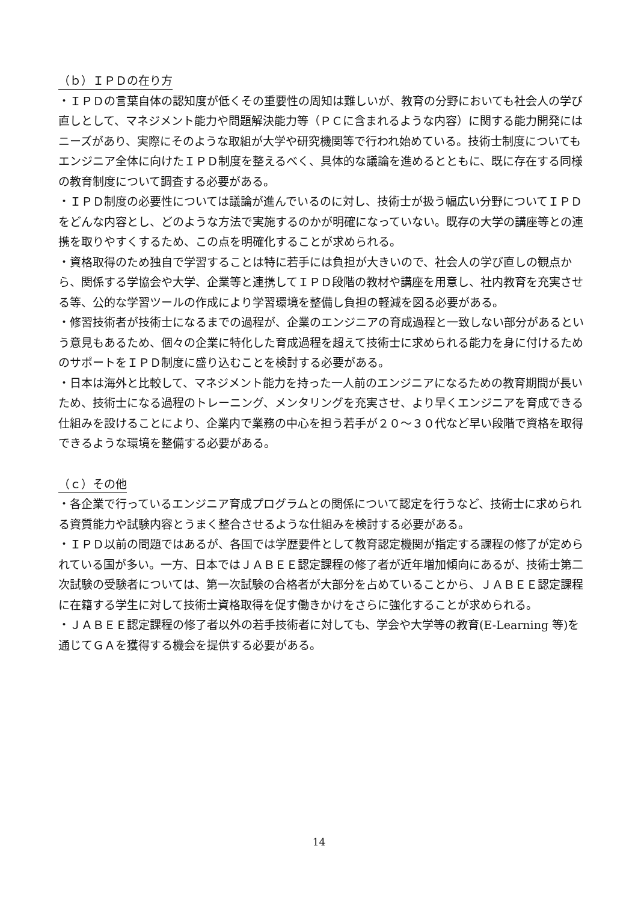（ｂ）ＩＰＤの在り方
・ＩＰＤの言葉自体の認知度が低くその重要性の周知は難しいが、教育の分野においても社会人の学び直しとして、マネジメント能力や問題解決能力等（ＰＣに含まれるような内容）に関する能力開発にはニーズがあり、実際にそのような取組が大学や研究機関等で行われ始めている。技術士制度についてもエンジニア全体に向けたＩＰＤ制度を整えるべく、具体的な議論を進めるとともに、既に存在する同様の教育制度について調査する必要がある。
・ＩＰＤ制度の必要性については議論が進んでいるのに対し、技術士が扱う幅広い分野についてＩＰＤをどんな内容とし、どのような方法で実施するのかが明確になっていない。既存の大学の講座等との連携を取りやすくするため、この点を明確化することが求められる。
・資格取得のため独自で学習することは特に若手には負担が大きいので、社会人の学び直しの観点から、関係する学協会や大学、企業等と連携してＩＰＤ段階の教材や講座を用意し、社内教育を充実させる等、公的な学習ツールの作成により学習環境を整備し負担の軽減を図る必要がある。
・修習技術者が技術士になるまでの過程が、企業のエンジニアの育成過程と一致しない部分があるという意見もあるため、個々の企業に特化した育成過程を超えて技術士に求められる能力を身に付けるためのサポートをＩＰＤ制度に盛り込むことを検討する必要がある。
・日本は海外と比較して、マネジメント能力を持った一人前のエンジニアになるための教育期間が長いため、技術士になる過程のトレーニング、メンタリングを充実させ、より早くエンジニアを育成できる仕組みを設けることにより、企業内で業務の中心を担う若手が２０～３０代など早い段階で資格を取得できるような環境を整備する必要がある。
（ｃ）その他
・各企業で行っているエンジニア育成プログラムとの関係について認定を行うなど、技術士に求められる資質能力や試験内容とうまく整合させるような仕組みを検討する必要がある。
・ＩＰＤ以前の問題ではあるが、各国では学歴要件として教育認定機関が指定する課程の修了が定められている国が多い。一方、日本ではＪＡＢＥＥ認定課程の修了者が近年増加傾向にあるが、技術士第二次試験の受験者については、第一次試験の合格者が大部分を占めていることから、ＪＡＢＥＥ認定課程に在籍する学生に対して技術士資格取得を促す働きかけをさらに強化することが求められる。
・ＪＡＢＥＥ認定課程の修了者以外の若手技術者に対しても、学会や大学等の教育(E-Learning 等)を通じてＧＡを獲得する機会を提供する必要がある。
14